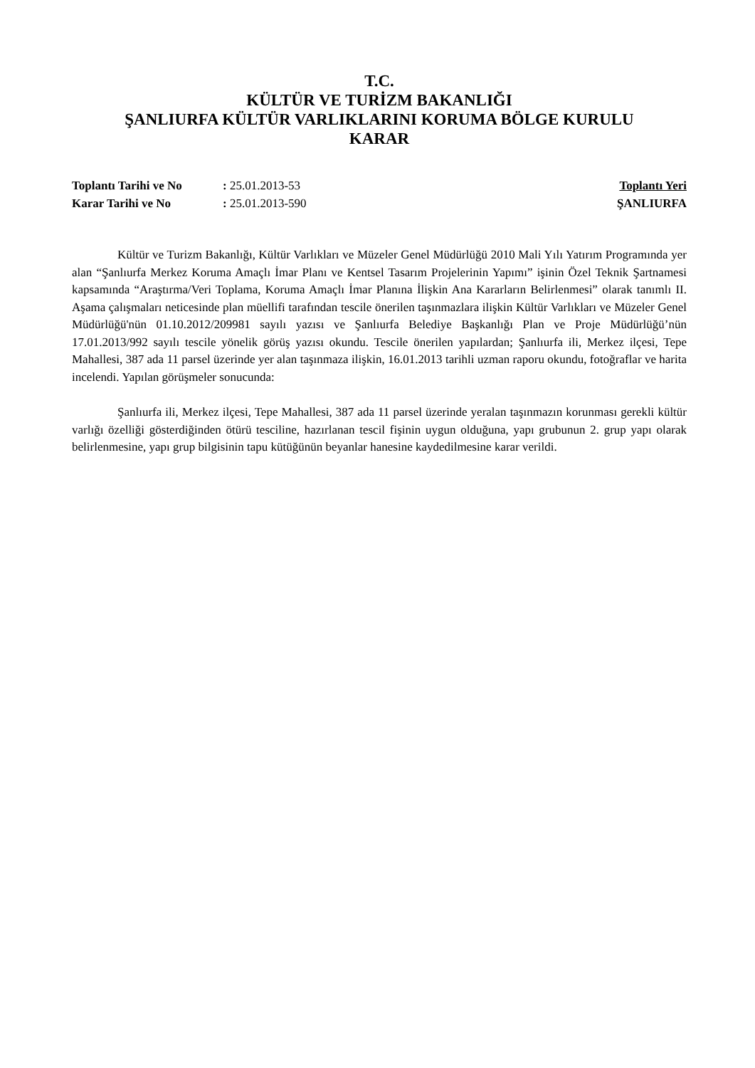T.C.
KÜLTÜR VE TURİZM BAKANLIĞI
ŞANLIURFA KÜLTÜR VARLIKLARINI KORUMA BÖLGE KURULU
KARAR
| Toplantı Tarihi ve No | : 25.01.2013-53 |
| Karar Tarihi ve No | : 25.01.2013-590 |
Toplantı Yeri
ŞANLIURFA
Kültür ve Turizm Bakanlığı, Kültür Varlıkları ve Müzeler Genel Müdürlüğü 2010 Mali Yılı Yatırım Programında yer alan “Şanlıurfa Merkez Koruma Amaçlı İmar Planı ve Kentsel Tasarım Projelerinin Yapımı” işinin Özel Teknik Şartnamesi kapsamında “Araştırma/Veri Toplama, Koruma Amaçlı İmar Planına İlişkin Ana Kararların Belirlenmesi” olarak tanımlı II. Aşama çalışmaları neticesinde plan müellifi tarafından tescile önerilen taşınmazlara ilişkin Kültür Varlıkları ve Müzeler Genel Müdürlüğü'nün 01.10.2012/209981 sayılı yazısı ve Şanlıurfa Belediye Başkanlığı Plan ve Proje Müdürlüğü’nün 17.01.2013/992 sayılı tescile yönelik görüş yazısı okundu. Tescile önerilen yapılardan; Şanlıurfa ili, Merkez ilçesi, Tepe Mahallesi, 387 ada 11 parsel üzerinde yer alan taşınmaza ilişkin, 16.01.2013 tarihli uzman raporu okundu, fotoğraflar ve harita incelendi. Yapılan görüşmeler sonucunda:
Şanlıurfa ili, Merkez ilçesi, Tepe Mahallesi, 387 ada 11 parsel üzerinde yeralan taşınmazın korunması gerekli kültür varlığı özelliği gösterdiğinden ötürü tesciline, hazırlanan tescil fişinin uygun olduğuna, yapı grubunun 2. grup yapı olarak belirlenmesine, yapı grup bilgisinin tapu kütüğünün beyanlar hanesine kaydedilmesine karar verildi.